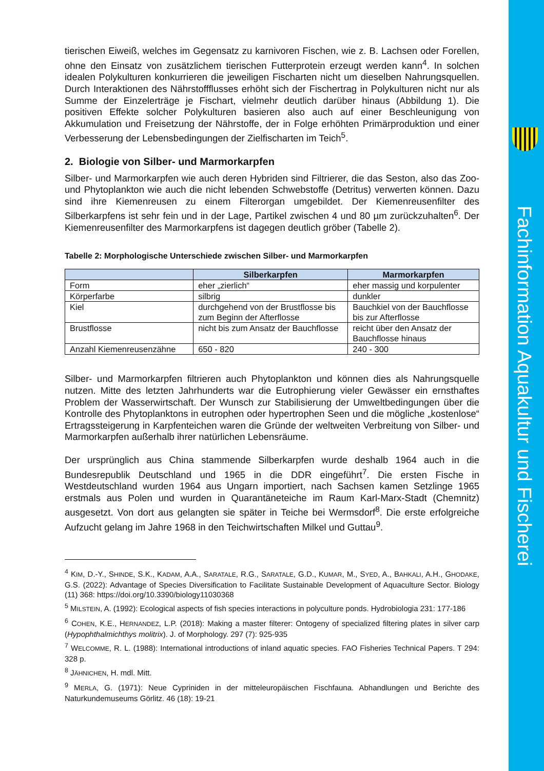Fachinformation Aquakultur und Fischerei
tierischen Eiweiß, welches im Gegensatz zu karnivoren Fischen, wie z. B. Lachsen oder Forellen, ohne den Einsatz von zusätzlichem tierischen Futterprotein erzeugt werden kann<sup>4</sup>. In solchen idealen Polykulturen konkurrieren die jeweiligen Fischarten nicht um dieselben Nahrungsquellen. Durch Interaktionen des Nährstoffflusses erhöht sich der Fischertrag in Polykulturen nicht nur als Summe der Einzelerträge je Fischart, vielmehr deutlich darüber hinaus (Abbildung 1). Die positiven Effekte solcher Polykulturen basieren also auch auf einer Beschleunigung von Akkumulation und Freisetzung der Nährstoffe, der in Folge erhöhten Primärproduktion und einer Verbesserung der Lebensbedingungen der Zielfischarten im Teich<sup>5</sup>.
2. Biologie von Silber- und Marmorkarpfen
Silber- und Marmorkarpfen wie auch deren Hybriden sind Filtrierer, die das Seston, also das Zoo- und Phytoplankton wie auch die nicht lebenden Schwebstoffe (Detritus) verwerten können. Dazu sind ihre Kiemenreusen zu einem Filterorgan umgebildet. Der Kiemenreusenfilter des Silberkarpfens ist sehr fein und in der Lage, Partikel zwischen 4 und 80 µm zurückzuhalten<sup>6</sup>. Der Kiemenreusenfilter des Marmorkarpfens ist dagegen deutlich gröber (Tabelle 2).
Tabelle 2: Morphologische Unterschiede zwischen Silber- und Marmorkarpfen
| | Silberkarpfen | Marmorkarpfen |
| --- | --- | --- |
| Form | eher „zierlich“ | eher massig und korpulenter |
| Körperfarbe | silbrig | dunkler |
| Kiel | durchgehend von der Brustflosse bis zum Beginn der Afterflosse | Bauchkiel von der Bauchflosse bis zur Afterflosse |
| Brustflosse | nicht bis zum Ansatz der Bauchflosse | reicht über den Ansatz der Bauchflosse hinaus |
| Anzahl Kiemenreusenzähne | 650 - 820 | 240 - 300 |
Silber- und Marmorkarpfen filtrieren auch Phytoplankton und können dies als Nahrungsquelle nutzen. Mitte des letzten Jahrhunderts war die Eutrophierung vieler Gewässer ein ernsthaftes Problem der Wasserwirtschaft. Der Wunsch zur Stabilisierung der Umweltbedingungen über die Kontrolle des Phytoplanktons in eutrophen oder hypertrophen Seen und die mögliche „kostenlose“ Ertragssteigerung in Karpfenteichen waren die Gründe der weltweiten Verbreitung von Silber- und Marmorkarpfen außerhalb ihrer natürlichen Lebensräume.
Der ursprünglich aus China stammende Silberkarpfen wurde deshalb 1964 auch in die Bundesrepublik Deutschland und 1965 in die DDR eingeführt<sup>7</sup>. Die ersten Fische in Westdeutschland wurden 1964 aus Ungarn importiert, nach Sachsen kamen Setzlinge 1965 erstmals aus Polen und wurden in Quarantäneteiche im Raum Karl-Marx-Stadt (Chemnitz) ausgesetzt. Von dort aus gelangten sie später in Teiche bei Wermsdorf<sup>8</sup>. Die erste erfolgreiche Aufzucht gelang im Jahre 1968 in den Teichwirtschaften Milkel und Guttau<sup>9</sup>.
<sup>4</sup> KIM, D.-Y., SHINDE, S.K., KADAM, A.A., SARATALE, R.G., SARATALE, G.D., KUMAR, M., SYED, A., BAHKALI, A.H., GHODAKE, G.S. (2022): Advantage of Species Diversification to Facilitate Sustainable Development of Aquaculture Sector. Biology (11) 368: https://doi.org/10.3390/biology11030368
<sup>5</sup> MILSTEIN, A. (1992): Ecological aspects of fish species interactions in polyculture ponds. Hydrobiologia 231: 177-186
<sup>6</sup> COHEN, K.E., HERNANDEZ, L.P. (2018): Making a master filterer: Ontogeny of specialized filtering plates in silver carp (Hypophthalmichthys molitrix). J. of Morphology. 297 (7): 925-935
<sup>7</sup> WELCOMME, R. L. (1988): International introductions of inland aquatic species. FAO Fisheries Technical Papers. T 294: 328 p.
<sup>8</sup> JÄHNICHEN, H. mdl. Mitt.
<sup>9</sup> MERLA, G. (1971): Neue Cypriniden in der mitteleuropäischen Fischfauna. Abhandlungen und Berichte des Naturkundemuseums Görlitz. 46 (18): 19-21